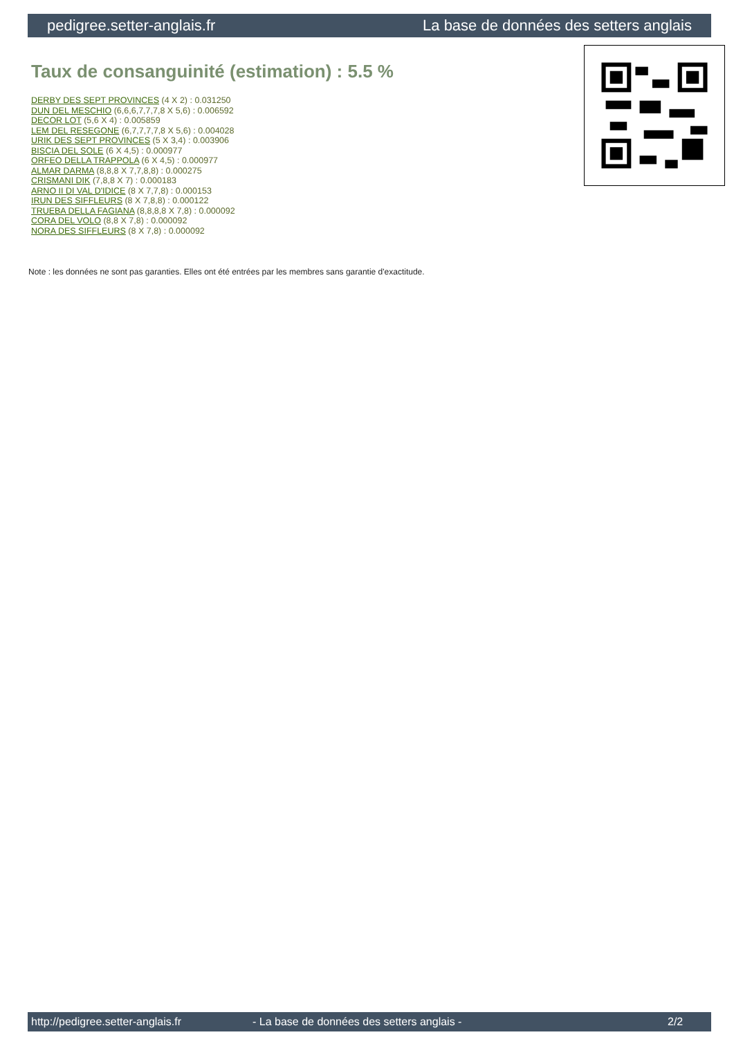pedigree.setter-anglais.fr La base de données des setters anglais
Taux de consanguinité (estimation) : 5.5 %
DERBY DES SEPT PROVINCES (4 X 2) : 0.031250
DUN DEL MESCHIO (6,6,6,7,7,7,8 X 5,6) : 0.006592
DECOR LOT (5,6 X 4) : 0.005859
LEM DEL RESEGONE (6,7,7,7,7,8 X 5,6) : 0.004028
URIK DES SEPT PROVINCES (5 X 3,4) : 0.003906
BISCIA DEL SOLE (6 X 4,5) : 0.000977
ORFEO DELLA TRAPPOLA (6 X 4,5) : 0.000977
ALMAR DARMA (8,8,8 X 7,7,8,8) : 0.000275
CRISMANI DIK (7,8,8 X 7) : 0.000183
ARNO II DI VAL D'IDICE (8 X 7,7,8) : 0.000153
IRUN DES SIFFLEURS (8 X 7,8,8) : 0.000122
TRUEBA DELLA FAGIANA (8,8,8,8 X 7,8) : 0.000092
CORA DEL VOLO (8,8 X 7,8) : 0.000092
NORA DES SIFFLEURS (8 X 7,8) : 0.000092
Note : les données ne sont pas garanties. Elles ont été entrées par les membres sans garantie d'exactitude.
http://pedigree.setter-anglais.fr - La base de données des setters anglais - 2/2